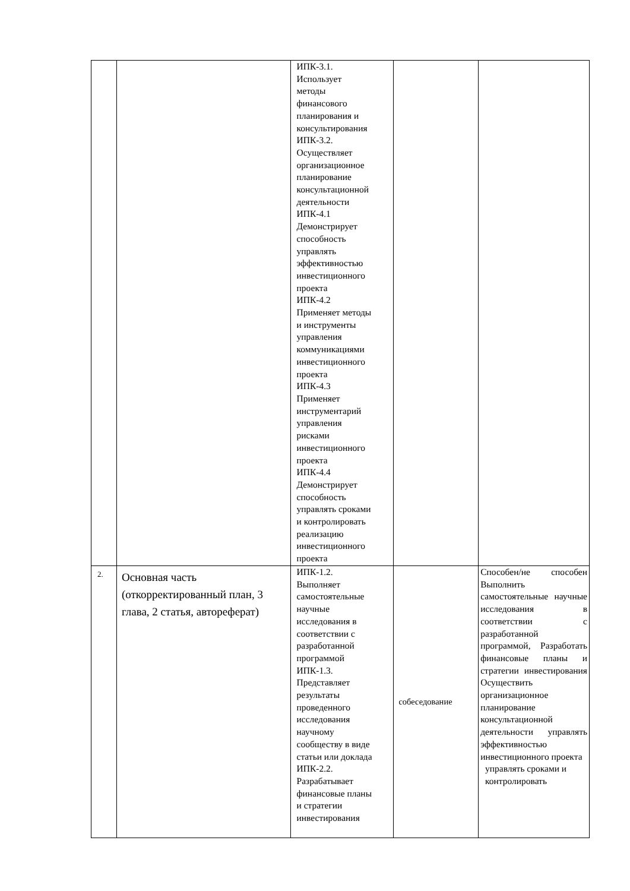| | | ИПК-3.1. Использует методы финансового планирования и консультирования ИПК-3.2. Осуществляет организационное планирование консультационной деятельности ИПК-4.1 Демонстрирует способность управлять эффективностью инвестиционного проекта ИПК-4.2 Применяет методы и инструменты управления коммуникациями инвестиционного проекта ИПК-4.3 Применяет инструментарий управления рисками инвестиционного проекта ИПК-4.4 Демонстрирует способность управлять сроками и контролировать реализацию инвестиционного проекта | | |
| 2. | Основная часть (откорректированный план, 3 глава, 2 статья, автореферат) | ИПК-1.2. Выполняет самостоятельные научные исследования в соответствии с разработанной программой ИПК-1.3. Представляет результаты проведенного исследования научному сообществу в виде статьи или доклада ИПК-2.2. Разрабатывает финансовые планы и стратегии инвестирования | собеседование | Способен/не способен Выполнить самостоятельные научные исследования в соответствии с разработанной программой, Разработать финансовые планы и стратегии инвестирования Осуществить организационное планирование консультационной деятельности управлять эффективностью инвестиционного проекта управлять сроками и контролировать |